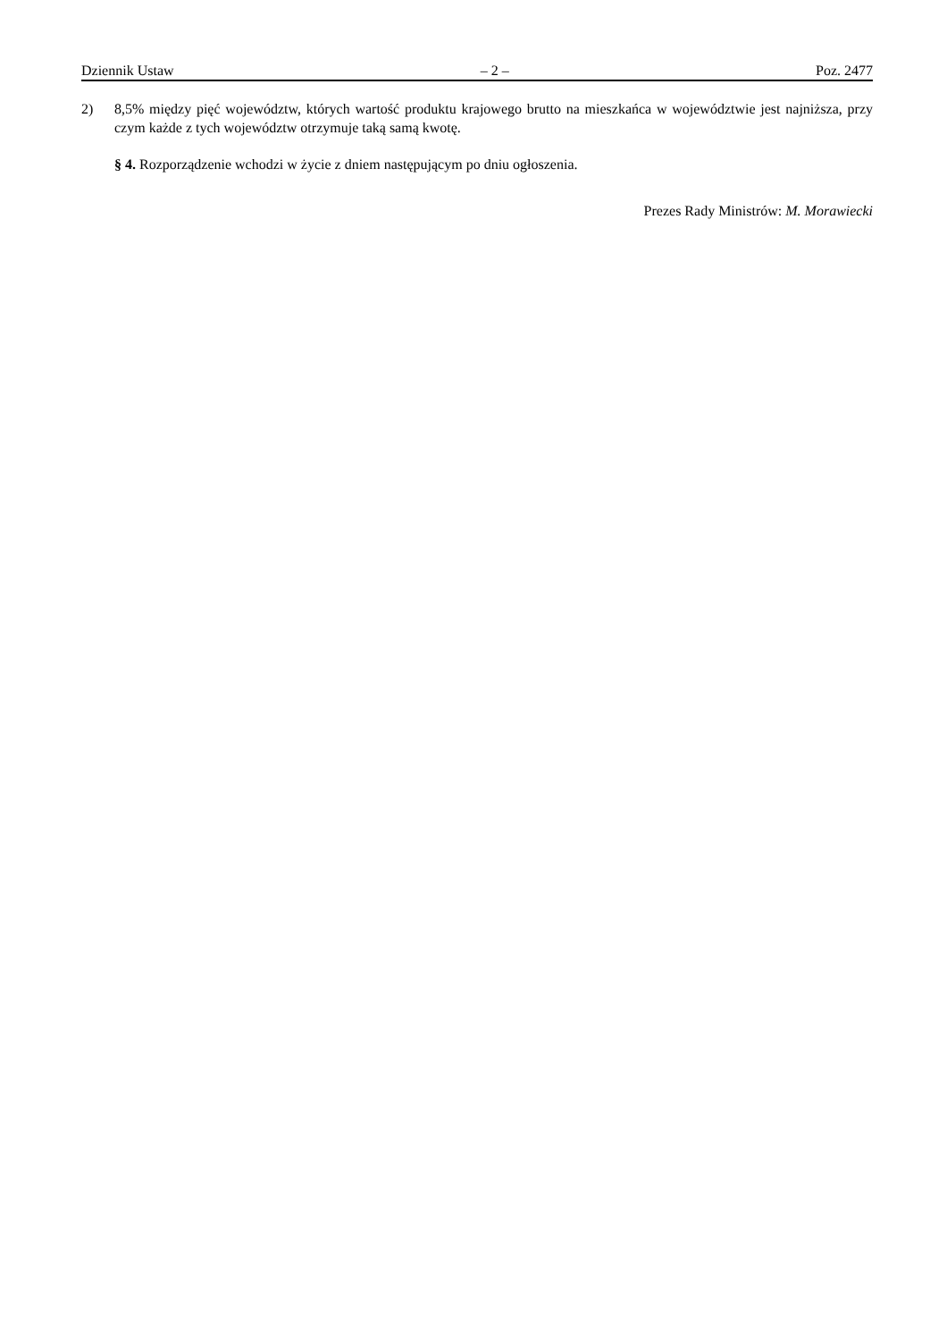Dziennik Ustaw – 2 – Poz. 2477
2) 8,5% między pięć województw, których wartość produktu krajowego brutto na mieszkańca w województwie jest najniższa, przy czym każde z tych województw otrzymuje taką samą kwotę.
§ 4. Rozporządzenie wchodzi w życie z dniem następującym po dniu ogłoszenia.
Prezes Rady Ministrów: M. Morawiecki